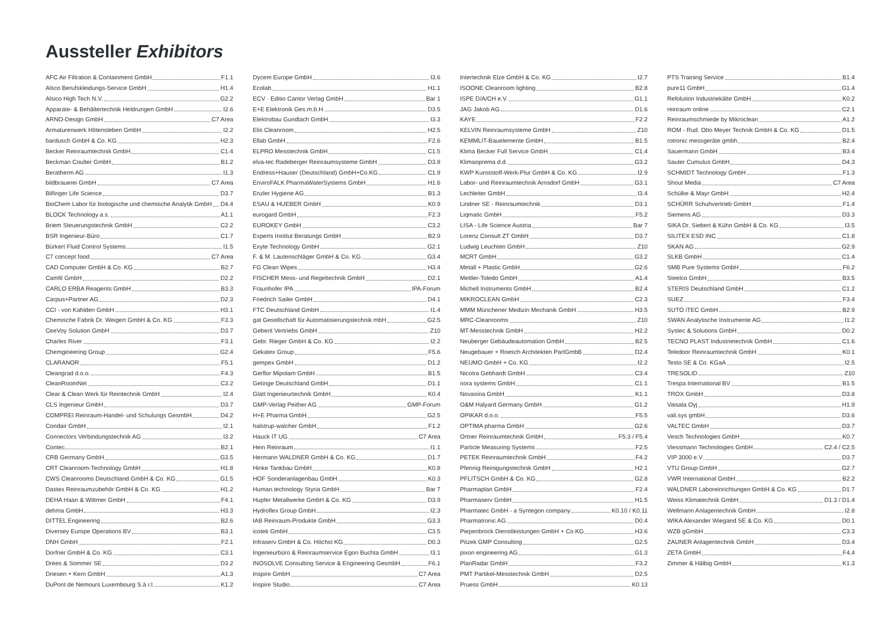Aussteller Exhibitors
AFC Air Filtration & Containment GmbH F1.1
Alsco Berufskleidungs-Service GmbH H1.4
Alsico High Tech N.V. G2.2
Apparate- & Behältertechnik Heldrungen GmbH I2.6
ARNO-Design GmbH C7 Area
Armaturenwerk Hötensleben GmbH I2.2
bardusch GmbH & Co. KG H2.3
Becker Reinraumtechnik GmbH C1.4
Beckman Coulter GmbH B1.2
Beratherm AG I1.3
bildbrauerei GmbH C7 Area
Bilfinger Life Science D3.7
BioChem Labor für biologische und chemische Analytik GmbH D4.4
BLOCK Technology a.s. A1.1
Briem Steuerungstechnik GmbH C2.2
BSR Ingenieur-Büro C1.7
Bürkert Fluid Control Systems I1.5
C7 concept food C7 Area
CAD Computer GmbH & Co. KG B2.7
Camfil GmbH D2.2
CARLO ERBA Reagents GmbH B3.3
Carpus+Partner AG D2.3
CCI - von Kahlden GmbH H3.1
Chemische Fabrik Dr. Weigert GmbH & Co. KG F3.3
CeeVoy Solution GmbH D3.7
Charles River F3.1
Chemgineering Group G2.4
CLARANOR F5.1
Cleangrad d.o.o. F4.3
CleanRoomNet C3.2
Clear & Clean Werk für Reintechnik GmbH I2.4
CLS Ingenieur GmbH D3.7
COMPREI Reinraum-Handel- und Schulungs GesmbH D4.2
Condair GmbH I2.1
Connectors Verbindungstechnik AG I3.2
Contec B2.1
CRB Germany GmbH G3.5
CRT Cleanroom-Technology GmbH H1.8
CWS Cleanrooms Deutschland GmbH & Co. KG G1.5
Dastex Reinraumzubehör GmbH & Co. KG H1.2
DEHA Haan & Wittmer GmbH F4.1
dehma GmbH H3.3
DITTEL Engineering B2.6
Diversey Europe Operations BV B3.1
DNH GmbH F2.1
Dorfner GmbH & Co. KG C3.1
Drees & Sommer SE D3.2
Driesen + Kern GmbH A1.3
DuPont de Nemours Luxembourg S.à r.l. K1.2
Dycem Europe GmbH I3.6
Ecolab H1.1
ECV · Editio Cantor Verlag GmbH Bar 1
E+E Elektronik Ges.m.b.H. D3.5
Elektrobau Gundlach GmbH I3.3
Elis Cleanroom H2.5
Ellab GmbH F2.6
ELPRO Messtechnik GmbH C1.5
elva-tec Radeberger Reinraumsysteme GmbH D3.8
Endress+Hauser (Deutschland) GmbH+Co.KG C1.9
EnviroFALK PharmaWaterSystems GmbH H1.6
Enzler Hygiene AG B1.3
ESAU & HUEBER GmbH K0.9
eurogard GmbH F2.3
EUROKEY GmbH C3.2
Experts Institut Beratungs GmbH B2.9
Exyte Technology GmbH G2.1
F. & M. Lautenschläger GmbH & Co. KG G3.4
FG Clean Wipes H3.4
FISCHER Mess- und Regeltechnik GmbH D2.1
Fraunhofer IPA IPA-Forum
Friedrich Sailer GmbH D4.1
FTC Deutschland GmbH I1.4
gat Gesellschaft für Automatisierungstechnik mbH G2.5
Geberit Vertriebs GmbH Z10
Gebr. Rieger GmbH & Co. KG I2.2
Gekatex Group F5.6
gempex GmbH D1.2
Gerflor Mipolam GmbH B1.5
Getinge Deutschland GmbH D1.1
Glatt Ingenieurtechnik GmbH K0.4
GMP-Verlag Peither AG GMP-Forum
H+E Pharma GmbH G2.5
halstrup-walcher GmbH F1.2
Hauck IT UG C7 Area
Hein Reinraum I1.1
Hermann WALDNER GmbH & Co. KG D1.7
Hinke Tankbau GmbH K0.8
HOF Sonderanlagenbau GmbH K0.3
Human.technology Styria GmbH Bar 7
Hupfer Metallwerke GmbH & Co. KG D3.9
Hydroflex Group GmbH I2.3
IAB Reinraum-Produkte GmbH G3.3
icotek GmbH C3.5
Infraserv GmbH & Co. Höchst KG D0.3
Ingenieurbüro & Reinraumservice Egon Buchta GmbH I3.1
INOSOLVE Consulting Service & Engineering GesmbH F6.1
Inspire GmbH C7 Area
Inspire Studio C7 Area
Intertechnik Elze GmbH & Co. KG I2.7
ISOONE Cleanroom lighting B2.8
ISPE D/A/CH e.V. G1.1
JAG Jakob AG D1.6
KAYE F2.2
KELVIN Reinraumsysteme GmbH Z10
KEMMLIT-Bauelemente GmbH B1.5
Klima Becker Full Service GmbH C1.4
Klimaoprema d.d. G3.2
KWP Kunststoff-Werk-Plur GmbH & Co. KG I2.9
Labor- und Reinraumtechnik Arnsdorf GmbH G3.1
Lechleiter GmbH I3.4
Lindner SE - Reinraumtechnik D3.1
Liqmatic GmbH F5.2
LISA - Life Science Austria Bar 7
Lorenz Consult ZT GmbH D3.7
Ludwig Leuchten GmbH Z10
MCRT GmbH G3.2
Metall + Plastic GmbH G2.6
Mettler-Toledo GmbH A1.4
Michell Instruments GmbH B2.4
MIKROCLEAN GmbH C2.3
MMM Münchener Medizin Mechanik GmbH H3.5
MRC-Cleanrooms Z10
MT-Messtechnik GmbH H2.2
Neuberger Gebäudeautomation GmbH B2.5
Neugebauer + Roesch Architekten PartGmbB D2.4
NEUMO GmbH + Co. KG I2.2
Nicotra Gebhardt GmbH C3.4
nora systems GmbH C1.1
Novasina GmbH K1.1
O&M Halyard Germany GmbH G1.2
OPIKAR d.o.o. F5.5
OPTIMA pharma GmbH G2.6
Ortner Reinraumtechnik GmbH F5.3 / F5.4
Particle Measuring Systems F2.5
PETEK Reinraumtechnik GmbH F4.2
Pfennig Reinigungstechnik GmbH H2.1
PFLITSCH GmbH & Co. KG G2.8
Pharmaplan GmbH F2.4
Pharmaserv GmbH H1.5
Pharmatec GmbH - a Syntegon company K0.10 / K0.11
Pharmatronic AG D0.4
Piepenbrock Dienstleistungen GmbH + Co.KG H3.6
Pitzek GMP Consulting G2.5
pixon engineering AG G1.3
PlanRadar GmbH F3.2
PMT Partikel-Messtechnik GmbH D2.5
Pruess GmbH K0.13
PTS Training Service B1.4
pure11 GmbH G1.4
Refolution Industriekälte GmbH K0.2
reinraum online C2.1
Reinraumschmiede by Mikroclean A1.2
ROM - Rud. Otto Meyer Technik GmbH & Co. KG D1.5
rotronic messgeräte gmbh B2.4
Sauermann GmbH B3.4
Sauter Cumulus GmbH D4.3
SCHMIDT Technology GmbH F1.3
Shout Media C7 Area
Schülke & Mayr GmbH H2.4
SCHÜRR Schuhvertrieb GmbH F1.4
Siemens AG D3.3
SIKA Dr. Siebert & Kühn GmbH & Co. KG I3.5
SILITEX ESD INC C1.8
SKAN AG G2.9
SLKB GmbH C1.4
SMB Pure Systems GmbH F6.2
Steelco GmbH B3.5
STERIS Deutschland GmbH C1.2
SUEZ F3.4
SUTO iTEC GmbH B2.9
SWAN Analytische Instrumente AG I1.2
Systec & Solutions GmbH D0.2
TECNO PLAST Industrietechnik GmbH C1.6
Teledoor Reinraumtechnik GmbH K0.1
Testo SE & Co. KGaA I2.5
TRESOLID Z10
Trespa International BV B1.5
TROX GmbH D3.8
Vaisala Oyj H1.9
vali.sys gmbH D3.6
VALTEC GmbH D3.7
Vesch Technologies GmbH K0.7
Viessmann Technologies GmbH C2.4 / C2.5
VIP 3000 e.V. D3.7
VTU Group GmbH G2.7
VWR International GmbH B2.2
WALDNER Laboreinrichtungen GmbH & Co. KG D1.7
Weiss Klimatechnik GmbH D1.3 / D1.4
Wellmann Anlagentechnik GmbH I2.8
WIKA Alexander Wiegand SE & Co. KG D0.1
WZB gGmbH C3.3
ZAUNER Anlagentechnik GmbH D3.4
ZETA GmbH F4.4
Zimmer & Hälbig GmbH K1.3